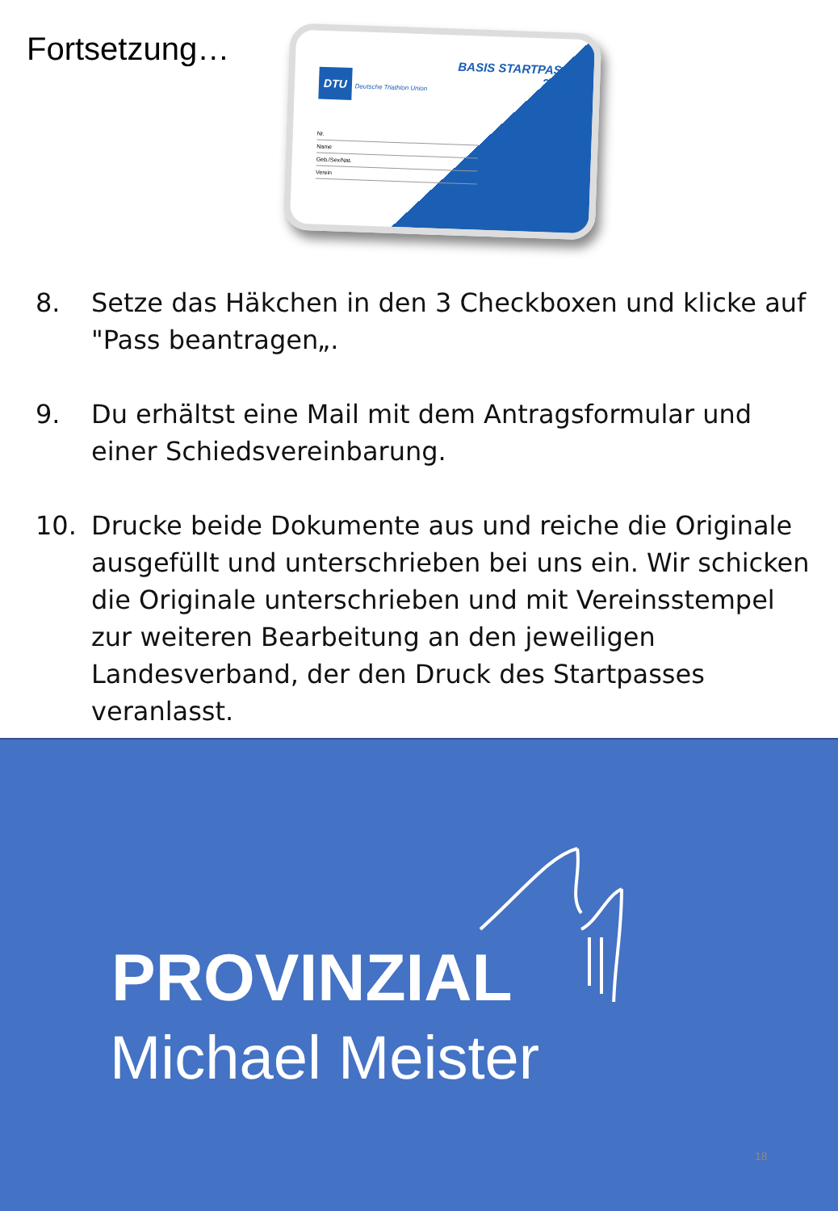Fortsetzung…
BASIS STARTPASS
2021
DTU Deutsche Triathlon Union
Nr.
Name
Geb./Sex/Nat.
Verein
8. Setze das Häkchen in den 3 Checkboxen und klicke auf "Pass beantragen„.
9. Du erhältst eine Mail mit dem Antragsformular und einer Schiedsvereinbarung.
10. Drucke beide Dokumente aus und reiche die Originale ausgefüllt und unterschrieben bei uns ein. Wir schicken die Originale unterschrieben und mit Vereinsstempel zur weiteren Bearbeitung an den jeweiligen Landesverband, der den Druck des Startpasses veranlasst.
PROVINZIAL
Michael Meister
18